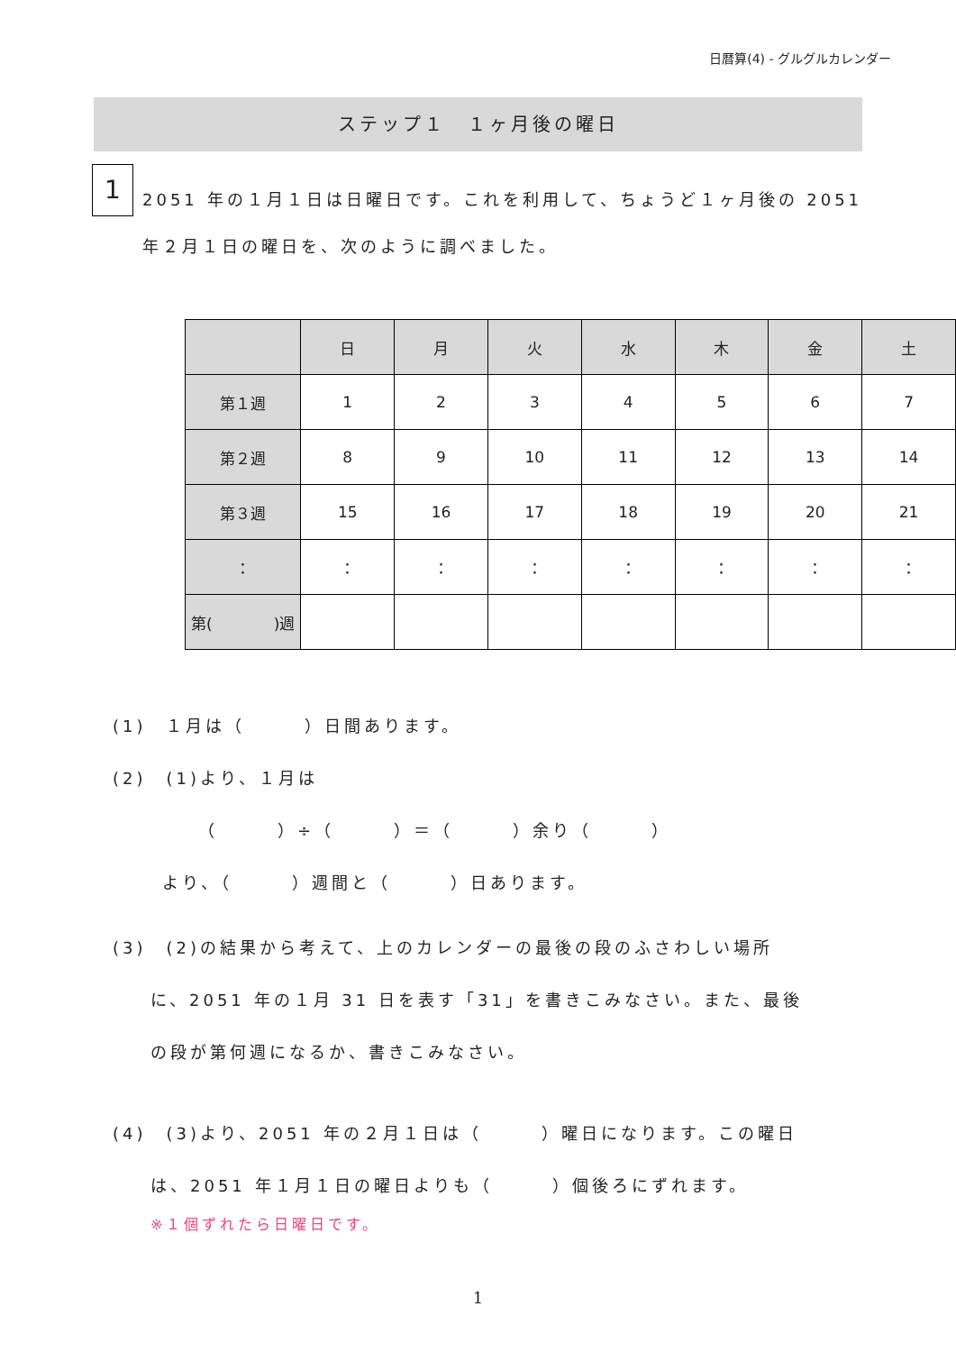日暦算(4) - グルグルカレンダー
ステップ１　１ヶ月後の曜日
1
2051 年の１月１日は日曜日です。これを利用して、ちょうど１ヶ月後の 2051 年２月１日の曜日を、次のように調べました。
| | 日 | 月 | 火 | 水 | 木 | 金 | 土 |
| 第１週 | 1 | 2 | 3 | 4 | 5 | 6 | 7 |
| 第２週 | 8 | 9 | 10 | 11 | 12 | 13 | 14 |
| 第３週 | 15 | 16 | 17 | 18 | 19 | 20 | 21 |
| ： | ： | ： | ： | ： | ： | ： | ： |
| 第( )週 | | | | | | | |
(1)　１月は（　　　）日間あります。
(2)　(1)より、１月は
（　　　）÷（　　　）＝（　　　）余り（　　　）
より、（　　　）週間と（　　　）日あります。
(3)　(2)の結果から考えて、上のカレンダーの最後の段のふさわしい場所
に、2051 年の１月 31 日を表す「31」を書きこみなさい。また、最後
の段が第何週になるか、書きこみなさい。
(4)　(3)より、2051 年の２月１日は（　　　）曜日になります。この曜日
は、2051 年１月１日の曜日よりも（　　　）個後ろにずれます。
※１個ずれたら日曜日です。
1